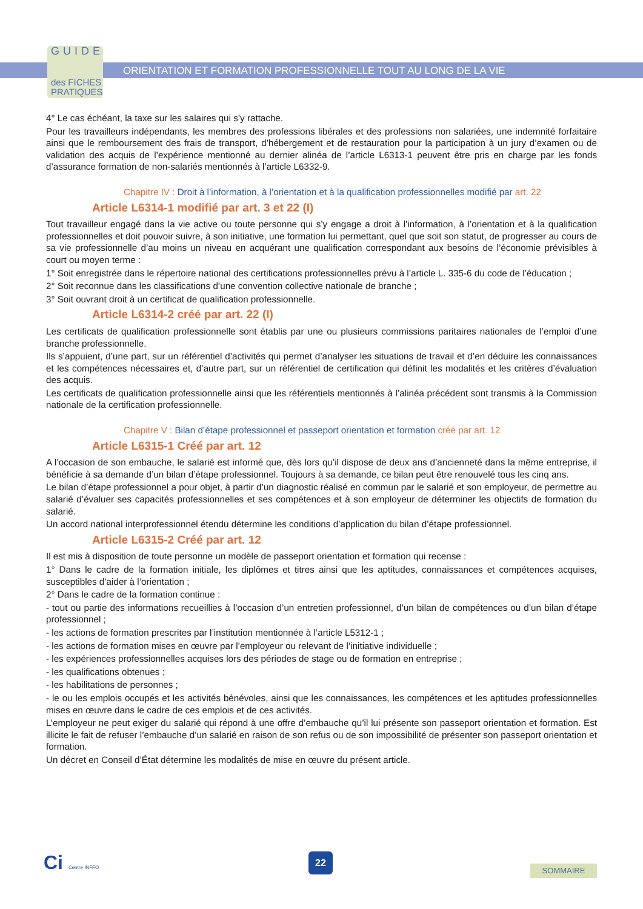GUIDE
des FICHES
PRATIQUES
ORIENTATION ET FORMATION PROFESSIONNELLE TOUT AU LONG DE LA VIE
4° Le cas échéant, la taxe sur les salaires qui s’y rattache.
Pour les travailleurs indépendants, les membres des professions libérales et des professions non salariées, une indemnité forfaitaire ainsi que le remboursement des frais de transport, d’hébergement et de restauration pour la participation à un jury d’examen ou de validation des acquis de l’expérience mentionné au dernier alinéa de l’article L6313-1 peuvent être pris en charge par les fonds d’assurance formation de non-salariés mentionnés à l’article L6332-9.
Chapitre IV : Droit à l’information, à l’orientation et à la qualification professionnelles modifié par art. 22
Article L6314-1 modifié par art. 3 et 22 (I)
Tout travailleur engagé dans la vie active ou toute personne qui s’y engage a droit à l’information, à l’orientation et à la qualification professionnelles et doit pouvoir suivre, à son initiative, une formation lui permettant, quel que soit son statut, de progresser au cours de sa vie professionnelle d’au moins un niveau en acquérant une qualification correspondant aux besoins de l’économie prévisibles à court ou moyen terme :
1° Soit enregistrée dans le répertoire national des certifications professionnelles prévu à l’article L. 335-6 du code de l’éducation ;
2° Soit reconnue dans les classifications d’une convention collective nationale de branche ;
3° Soit ouvrant droit à un certificat de qualification professionnelle.
Article L6314-2 créé par art. 22 (I)
Les certificats de qualification professionnelle sont établis par une ou plusieurs commissions paritaires nationales de l’emploi d’une branche professionnelle.
Ils s’appuient, d’une part, sur un référentiel d’activités qui permet d’analyser les situations de travail et d’en déduire les connaissances et les compétences nécessaires et, d’autre part, sur un référentiel de certification qui définit les modalités et les critères d’évaluation des acquis.
Les certificats de qualification professionnelle ainsi que les référentiels mentionnés à l’alinéa précédent sont transmis à la Commission nationale de la certification professionnelle.
Chapitre V : Bilan d’étape professionnel et passeport orientation et formation créé par art. 12
Article L6315-1 Créé par art. 12
A l’occasion de son embauche, le salarié est informé que, dès lors qu’il dispose de deux ans d’ancienneté dans la même entreprise, il bénéficie à sa demande d’un bilan d’étape professionnel. Toujours à sa demande, ce bilan peut être renouvelé tous les cinq ans.
Le bilan d’étape professionnel a pour objet, à partir d’un diagnostic réalisé en commun par le salarié et son employeur, de permettre au salarié d’évaluer ses capacités professionnelles et ses compétences et à son employeur de déterminer les objectifs de formation du salarié.
Un accord national interprofessionnel étendu détermine les conditions d’application du bilan d’étape professionnel.
Article L6315-2 Créé par art. 12
Il est mis à disposition de toute personne un modèle de passeport orientation et formation qui recense :
1° Dans le cadre de la formation initiale, les diplômes et titres ainsi que les aptitudes, connaissances et compétences acquises, susceptibles d’aider à l’orientation ;
2° Dans le cadre de la formation continue :
- tout ou partie des informations recueillies à l’occasion d’un entretien professionnel, d’un bilan de compétences ou d’un bilan d’étape professionnel ;
- les actions de formation prescrites par l’institution mentionnée à l’article L5312-1 ;
- les actions de formation mises en œuvre par l’employeur ou relevant de l’initiative individuelle ;
- les expériences professionnelles acquises lors des périodes de stage ou de formation en entreprise ;
- les qualifications obtenues ;
- les habilitations de personnes ;
- le ou les emplois occupés et les activités bénévoles, ainsi que les connaissances, les compétences et les aptitudes professionnelles mises en œuvre dans le cadre de ces emplois et de ces activités.
L’employeur ne peut exiger du salarié qui répond à une offre d’embauche qu’il lui présente son passeport orientation et formation. Est illicite le fait de refuser l’embauche d’un salarié en raison de son refus ou de son impossibilité de présenter son passeport orientation et formation.
Un décret en Conseil d’État détermine les modalités de mise en œuvre du présent article.
Ci Centre INFFO 22
SOMMAIRE